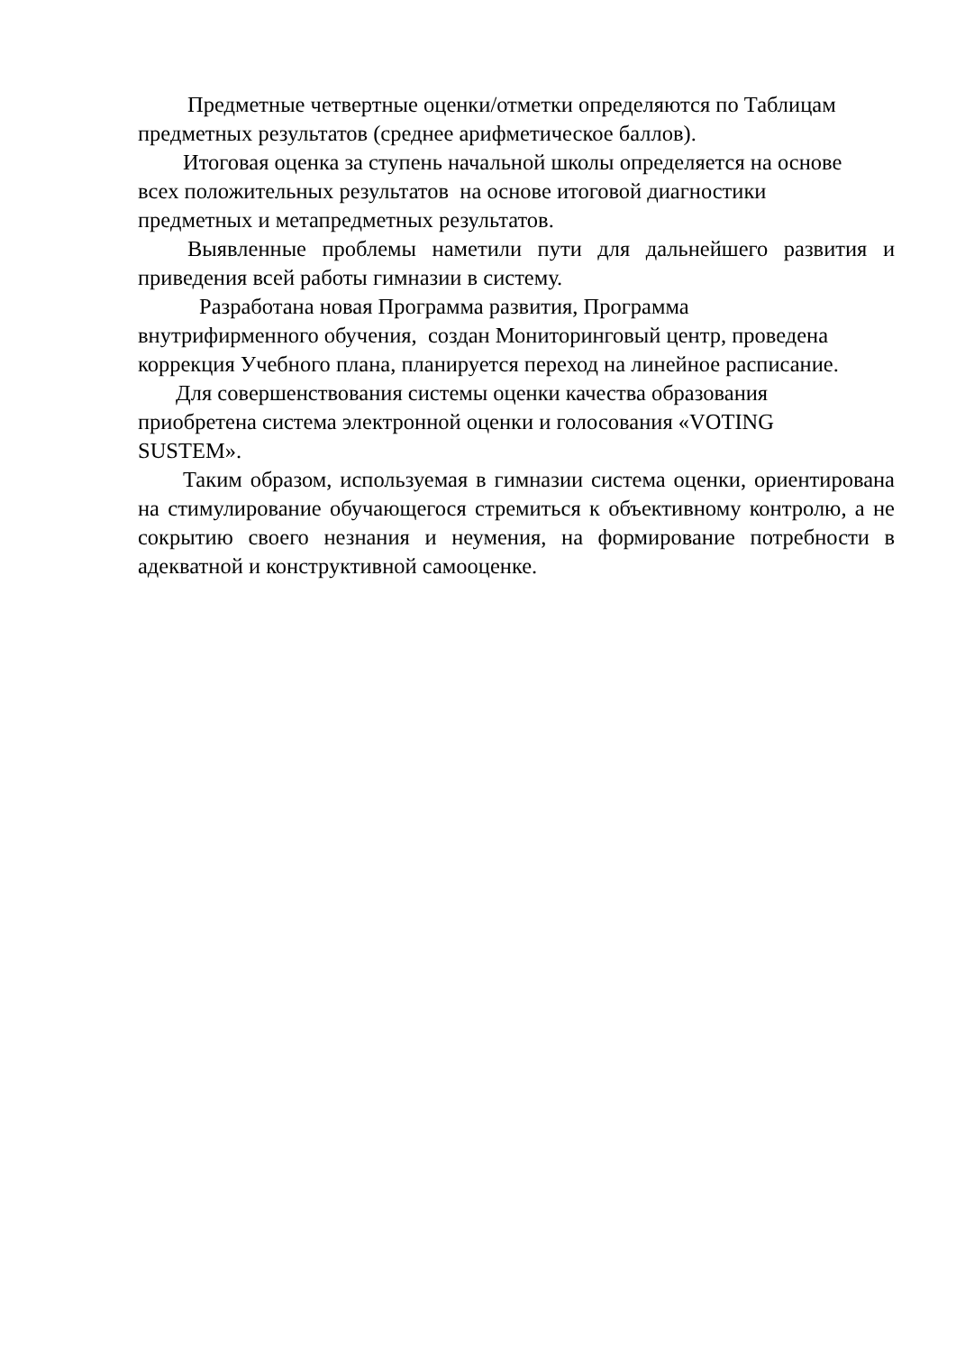Предметные четвертные оценки/отметки определяются по Таблицам
предметных результатов (среднее арифметическое баллов).
Итоговая оценка за ступень начальной школы определяется на основе
всех положительных результатов на основе итоговой диагностики
предметных и метапредметных результатов.
Выявленные проблемы наметили пути для дальнейшего развития и приведения всей работы гимназии в систему.
Разработана новая Программа развития, Программа
внутрифирменного обучения, создан Мониторинговый центр, проведена
коррекция Учебного плана, планируется переход на линейное расписание.
Для совершенствования системы оценки качества образования
приобретена система электронной оценки и голосования «VOTING
SUSTEM».
Таким образом, используемая в гимназии система оценки, ориентирована на стимулирование обучающегося стремиться к объективному контролю, а не сокрытию своего незнания и неумения, на формирование потребности в адекватной и конструктивной самооценке.